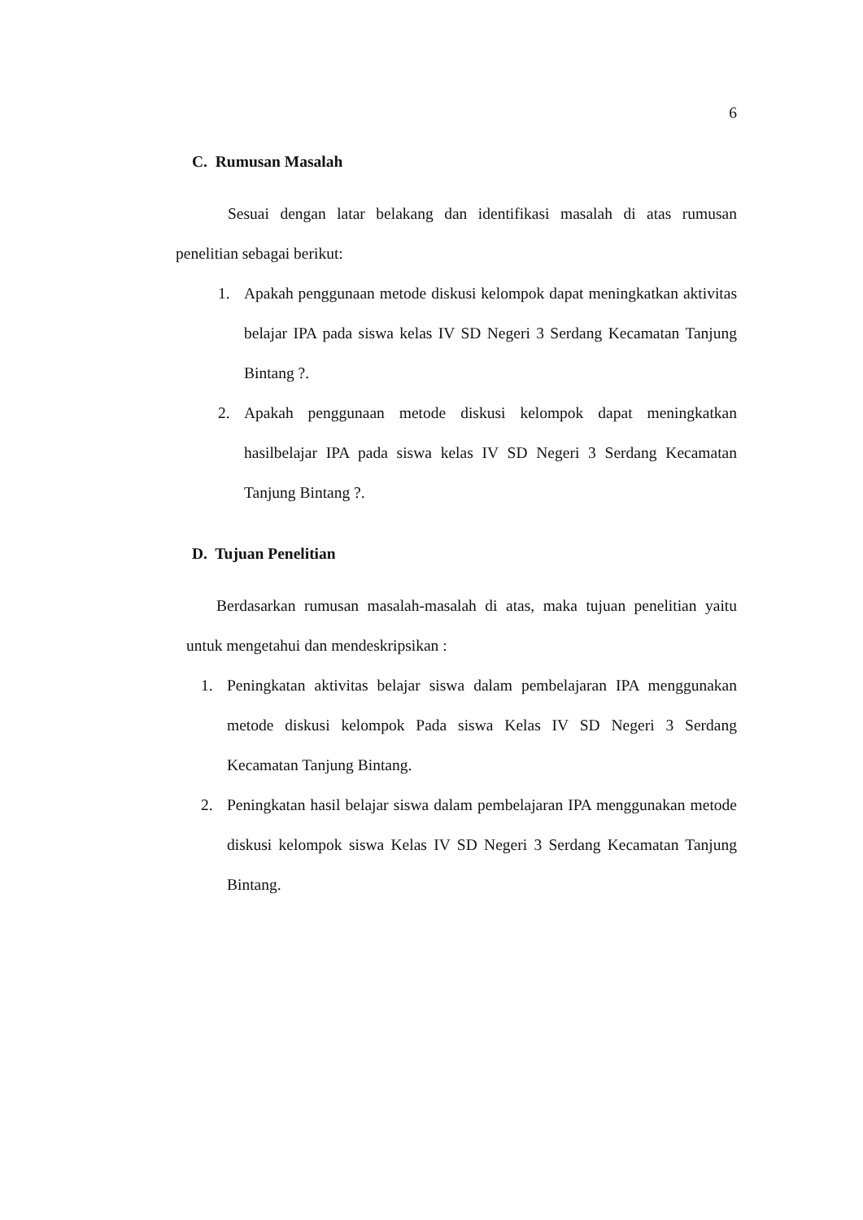6
C. Rumusan Masalah
Sesuai dengan latar belakang dan identifikasi masalah di atas rumusan penelitian sebagai berikut:
1. Apakah penggunaan metode diskusi kelompok dapat meningkatkan aktivitas belajar IPA pada siswa kelas IV SD Negeri 3 Serdang Kecamatan Tanjung Bintang ?.
2. Apakah penggunaan metode diskusi kelompok dapat meningkatkan hasilbelajar IPA pada siswa kelas IV SD Negeri 3 Serdang Kecamatan Tanjung Bintang ?.
D. Tujuan Penelitian
Berdasarkan rumusan masalah-masalah di atas, maka tujuan penelitian yaitu untuk mengetahui dan mendeskripsikan :
1. Peningkatan aktivitas belajar siswa dalam pembelajaran IPA menggunakan metode diskusi kelompok Pada siswa Kelas IV SD Negeri 3 Serdang Kecamatan Tanjung Bintang.
2. Peningkatan hasil belajar siswa dalam pembelajaran IPA menggunakan metode diskusi kelompok siswa Kelas IV SD Negeri 3 Serdang Kecamatan Tanjung Bintang.